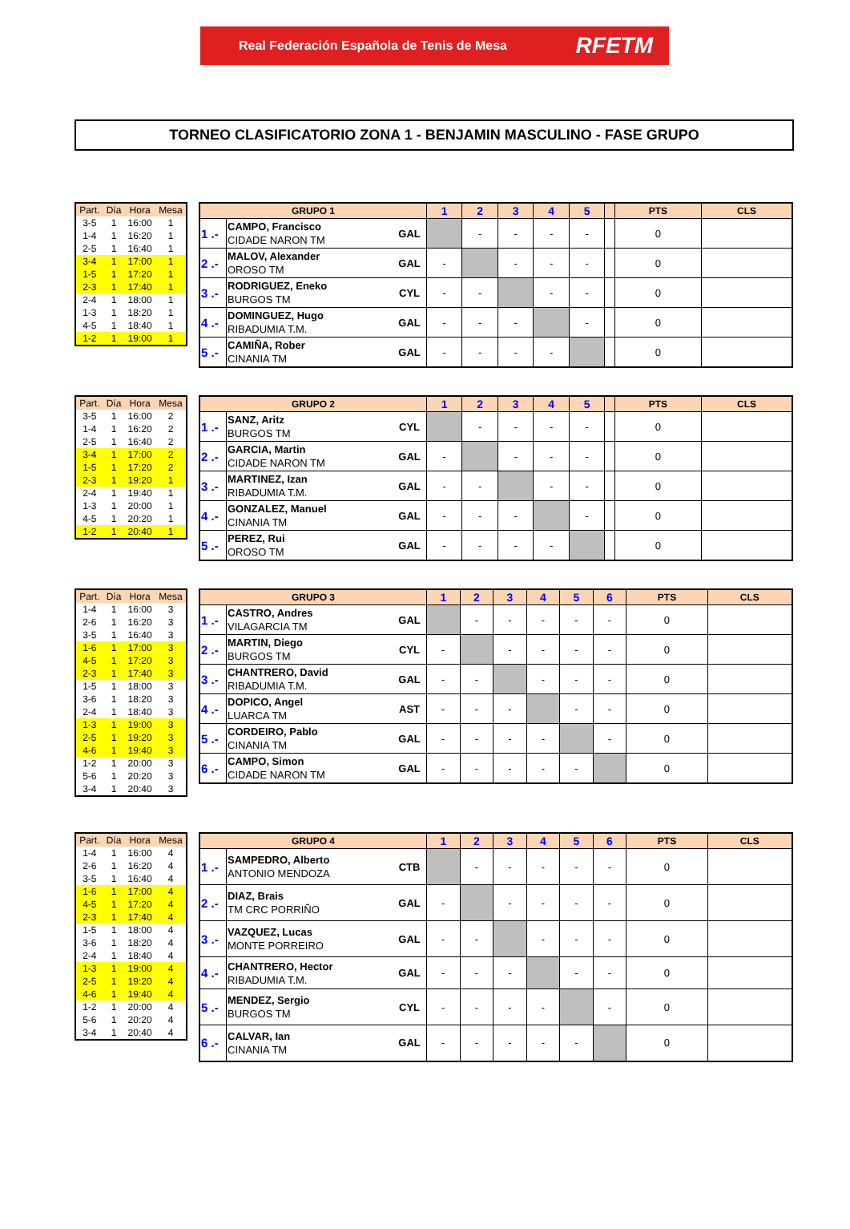Real Federación Española de Tenis de Mesa RFETM
TORNEO CLASIFICATORIO ZONA 1 - BENJAMIN MASCULINO - FASE GRUPO
| Part. | Día | Hora | Mesa |
| --- | --- | --- | --- |
| 3-5 | 1 | 16:00 | 1 |
| 1-4 | 1 | 16:20 | 1 |
| 2-5 | 1 | 16:40 | 1 |
| 3-4 | 1 | 17:00 | 1 |
| 1-5 | 1 | 17:20 | 1 |
| 2-3 | 1 | 17:40 | 1 |
| 2-4 | 1 | 18:00 | 1 |
| 1-3 | 1 | 18:20 | 1 |
| 4-5 | 1 | 18:40 | 1 |
| 1-2 | 1 | 19:00 | 1 |
| GRUPO 1 | | | 1 | 2 | 3 | 4 | 5 | | PTS | CLS |
| --- | --- | --- | --- | --- | --- | --- | --- | --- | --- | --- |
| 1 .- | CAMPO, Francisco CIDADE NARON TM | GAL | | - | - | - | - | | 0 | |
| 2 .- | MALOV, Alexander OROSO TM | GAL | - | | - | - | - | | 0 | |
| 3 .- | RODRIGUEZ, Eneko BURGOS TM | CYL | - | - | | - | - | | 0 | |
| 4 .- | DOMINGUEZ, Hugo RIBADUMIA T.M. | GAL | - | - | - | | - | | 0 | |
| 5 .- | CAMIÑA, Rober CINANIA TM | GAL | - | - | - | - | | | 0 | |
| Part. | Día | Hora | Mesa |
| --- | --- | --- | --- |
| 3-5 | 1 | 16:00 | 2 |
| 1-4 | 1 | 16:20 | 2 |
| 2-5 | 1 | 16:40 | 2 |
| 3-4 | 1 | 17:00 | 2 |
| 1-5 | 1 | 17:20 | 2 |
| 2-3 | 1 | 19:20 | 1 |
| 2-4 | 1 | 19:40 | 1 |
| 1-3 | 1 | 20:00 | 1 |
| 4-5 | 1 | 20:20 | 1 |
| 1-2 | 1 | 20:40 | 1 |
| GRUPO 2 | | | 1 | 2 | 3 | 4 | 5 | | PTS | CLS |
| --- | --- | --- | --- | --- | --- | --- | --- | --- | --- | --- |
| 1 .- | SANZ, Aritz BURGOS TM | CYL | | - | - | - | - | | 0 | |
| 2 .- | GARCIA, Martin CIDADE NARON TM | GAL | - | | - | - | - | | 0 | |
| 3 .- | MARTINEZ, Izan RIBADUMIA T.M. | GAL | - | - | | - | - | | 0 | |
| 4 .- | GONZALEZ, Manuel CINANIA TM | GAL | - | - | - | | - | | 0 | |
| 5 .- | PEREZ, Rui OROSO TM | GAL | - | - | - | - | | | 0 | |
| Part. | Día | Hora | Mesa |
| --- | --- | --- | --- |
| 1-4 | 1 | 16:00 | 3 |
| 2-6 | 1 | 16:20 | 3 |
| 3-5 | 1 | 16:40 | 3 |
| 1-6 | 1 | 17:00 | 3 |
| 4-5 | 1 | 17:20 | 3 |
| 2-3 | 1 | 17:40 | 3 |
| 1-5 | 1 | 18:00 | 3 |
| 3-6 | 1 | 18:20 | 3 |
| 2-4 | 1 | 18:40 | 3 |
| 1-3 | 1 | 19:00 | 3 |
| 2-5 | 1 | 19:20 | 3 |
| 4-6 | 1 | 19:40 | 3 |
| 1-2 | 1 | 20:00 | 3 |
| 5-6 | 1 | 20:20 | 3 |
| 3-4 | 1 | 20:40 | 3 |
| GRUPO 3 | | | 1 | 2 | 3 | 4 | 5 | 6 | PTS | CLS |
| --- | --- | --- | --- | --- | --- | --- | --- | --- | --- | --- |
| 1 .- | CASTRO, Andres VILAGARCIA TM | GAL | | - | - | - | - | - | 0 | |
| 2 .- | MARTIN, Diego BURGOS TM | CYL | - | | - | - | - | - | 0 | |
| 3 .- | CHANTRERO, David RIBADUMIA T.M. | GAL | - | - | | - | - | - | 0 | |
| 4 .- | DOPICO, Angel LUARCA TM | AST | - | - | - | | - | - | 0 | |
| 5 .- | CORDEIRO, Pablo CINANIA TM | GAL | - | - | - | - | | - | 0 | |
| 6 .- | CAMPO, Simon CIDADE NARON TM | GAL | - | - | - | - | - | | 0 | |
| Part. | Día | Hora | Mesa |
| --- | --- | --- | --- |
| 1-4 | 1 | 16:00 | 4 |
| 2-6 | 1 | 16:20 | 4 |
| 3-5 | 1 | 16:40 | 4 |
| 1-6 | 1 | 17:00 | 4 |
| 4-5 | 1 | 17:20 | 4 |
| 2-3 | 1 | 17:40 | 4 |
| 1-5 | 1 | 18:00 | 4 |
| 3-6 | 1 | 18:20 | 4 |
| 2-4 | 1 | 18:40 | 4 |
| 1-3 | 1 | 19:00 | 4 |
| 2-5 | 1 | 19:20 | 4 |
| 4-6 | 1 | 19:40 | 4 |
| 1-2 | 1 | 20:00 | 4 |
| 5-6 | 1 | 20:20 | 4 |
| 3-4 | 1 | 20:40 | 4 |
| GRUPO 4 | | | 1 | 2 | 3 | 4 | 5 | 6 | PTS | CLS |
| --- | --- | --- | --- | --- | --- | --- | --- | --- | --- | --- |
| 1 .- | SAMPEDRO, Alberto ANTONIO MENDOZA | CTB | | - | - | - | - | - | 0 | |
| 2 .- | DIAZ, Brais TM CRC PORRIÑO | GAL | - | | - | - | - | - | 0 | |
| 3 .- | VAZQUEZ, Lucas MONTE PORREIRO | GAL | - | - | | - | - | - | 0 | |
| 4 .- | CHANTRERO, Hector RIBADUMIA T.M. | GAL | - | - | - | | - | - | 0 | |
| 5 .- | MENDEZ, Sergio BURGOS TM | CYL | - | - | - | - | | - | 0 | |
| 6 .- | CALVAR, Ian CINANIA TM | GAL | - | - | - | - | - | | 0 | |